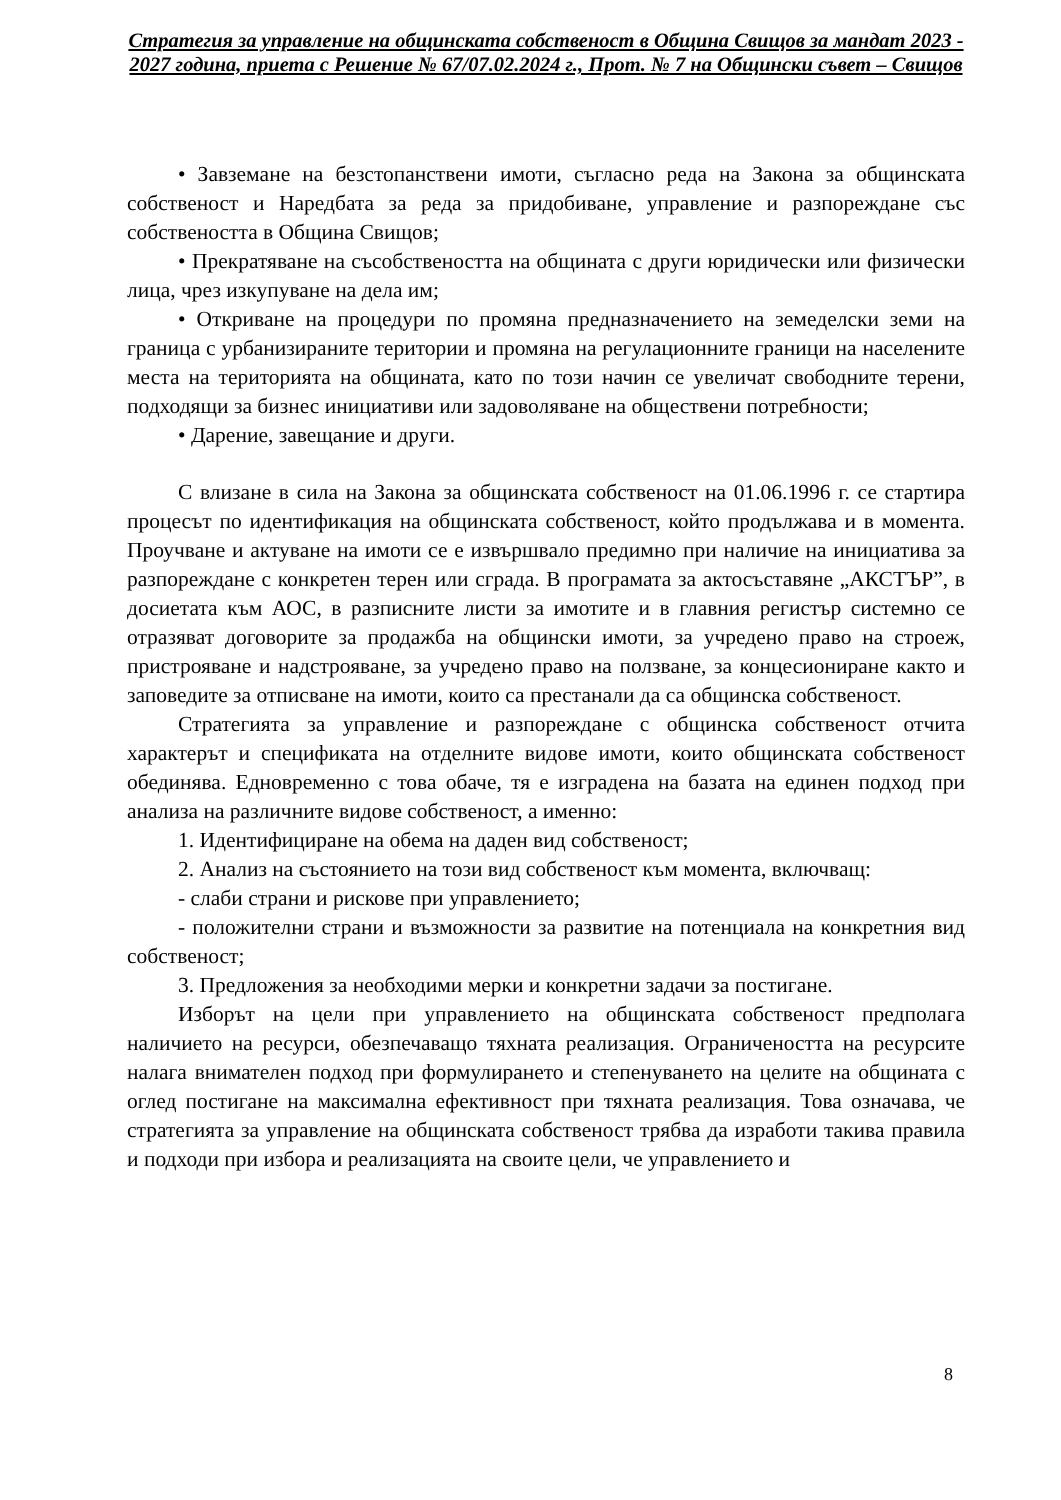Стратегия за управление на общинската собственост в Община Свищов за мандат 2023 - 2027 година, приета с Решение № 67/07.02.2024 г., Прот. № 7 на Общински съвет – Свищов
• Завземане на безстопанствени имоти, съгласно реда на Закона за общинската собственост и Наредбата за реда за придобиване, управление и разпореждане със собствеността в Община Свищов;
• Прекратяване на съсобствеността на общината с други юридически или физически лица, чрез изкупуване на дела им;
• Откриване на процедури по промяна предназначението на земеделски земи на граница с урбанизираните територии и промяна на регулационните граници на населените места на територията на общината, като по този начин се увеличат свободните терени, подходящи за бизнес инициативи или задоволяване на обществени потребности;
• Дарение, завещание и други.
С влизане в сила на Закона за общинската собственост на 01.06.1996 г. се стартира процесът по идентификация на общинската собственост, който продължава и в момента. Проучване и актуване на имоти се е извършвало предимно при наличие на инициатива за разпореждане с конкретен терен или сграда. В програмата за актосъставяне „АКСТЪР”, в досиетата към АОС, в разписните листи за имотите и в главния регистър системно се отразяват договорите за продажба на общински имоти, за учредено право на строеж, пристрояване и надстрояване, за учредено право на ползване, за концесиониране както и заповедите за отписване на имоти, които са престанали да са общинска собственост.
Стратегията за управление и разпореждане с общинска собственост отчита характерът и спецификата на отделните видове имоти, които общинската собственост обединява. Едновременно с това обаче, тя е изградена на базата на единен подход при анализа на различните видове собственост, а именно:
1. Идентифициране на обема на даден вид собственост;
2. Анализ на състоянието на този вид собственост към момента, включващ:
- слаби страни и рискове при управлението;
- положителни страни и възможности за развитие на потенциала на конкретния вид собственост;
3. Предложения за необходими мерки и конкретни задачи за постигане.
Изборът на цели при управлението на общинската собственост предполага наличието на ресурси, обезпечаващо тяхната реализация. Ограничеността на ресурсите налага внимателен подход при формулирането и степенуването на целите на общината с оглед постигане на максимална ефективност при тяхната реализация. Това означава, че стратегията за управление на общинската собственост трябва да изработи такива правила и подходи при избора и реализацията на своите цели, че управлението и
8